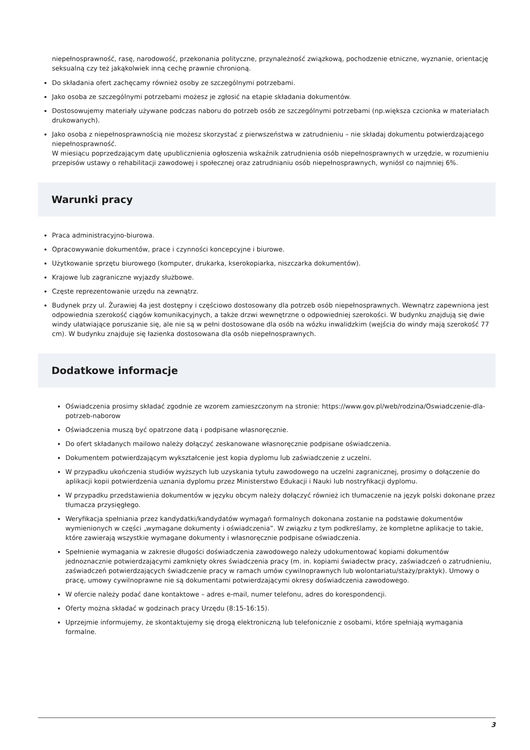niepełnosprawność, rasę, narodowość, przekonania polityczne, przynależność związkową, pochodzenie etniczne, wyznanie, orientację seksualną czy też jakąkolwiek inną cechę prawnie chronioną.
Do składania ofert zachęcamy również osoby ze szczególnymi potrzebami.
Jako osoba ze szczególnymi potrzebami możesz je zgłosić na etapie składania dokumentów.
Dostosowujemy materiały używane podczas naboru do potrzeb osób ze szczególnymi potrzebami (np.większa czcionka w materiałach drukowanych).
Jako osoba z niepełnosprawnością nie możesz skorzystać z pierwszeństwa w zatrudnieniu – nie składaj dokumentu potwierdzającego niepełnosprawność.
W miesiącu poprzedzającym datę upublicznienia ogłoszenia wskaźnik zatrudnienia osób niepełnosprawnych w urzędzie, w rozumieniu przepisów ustawy o rehabilitacji zawodowej i społecznej oraz zatrudnianiu osób niepełnosprawnych, wyniósł co najmniej 6%.
Warunki pracy
Praca administracyjno-biurowa.
Opracowywanie dokumentów, prace i czynności koncepcyjne i biurowe.
Użytkowanie sprzętu biurowego (komputer, drukarka, kserokopiarka, niszczarka dokumentów).
Krajowe lub zagraniczne wyjazdy służbowe.
Częste reprezentowanie urzędu na zewnątrz.
Budynek przy ul. Żurawiej 4a jest dostępny i częściowo dostosowany dla potrzeb osób niepełnosprawnych. Wewnątrz zapewniona jest odpowiednia szerokość ciągów komunikacyjnych, a także drzwi wewnętrzne o odpowiedniej szerokości. W budynku znajdują się dwie windy ułatwiające poruszanie się, ale nie są w pełni dostosowane dla osób na wózku inwalidzkim (wejścia do windy mają szerokość 77 cm). W budynku znajduje się łazienka dostosowana dla osób niepełnosprawnych.
Dodatkowe informacje
Oświadczenia prosimy składać zgodnie ze wzorem zamieszczonym na stronie: https://www.gov.pl/web/rodzina/Oswiadczenie-dla-potrzeb-naborow
Oświadczenia muszą być opatrzone datą i podpisane własnoręcznie.
Do ofert składanych mailowo należy dołączyć zeskanowane własnoręcznie podpisane oświadczenia.
Dokumentem potwierdzającym wykształcenie jest kopia dyplomu lub zaświadczenie z uczelni.
W przypadku ukończenia studiów wyższych lub uzyskania tytułu zawodowego na uczelni zagranicznej, prosimy o dołączenie do aplikacji kopii potwierdzenia uznania dyplomu przez Ministerstwo Edukacji i Nauki lub nostryfikacji dyplomu.
W przypadku przedstawienia dokumentów w języku obcym należy dołączyć również ich tłumaczenie na język polski dokonane przez tłumacza przysięgłego.
Weryfikacja spełniania przez kandydatki/kandydatów wymagań formalnych dokonana zostanie na podstawie dokumentów wymienionych w części „wymagane dokumenty i oświadczenia”. W związku z tym podkreślamy, że kompletne aplikacje to takie, które zawierają wszystkie wymagane dokumenty i własnoręcznie podpisane oświadczenia.
Spełnienie wymagania w zakresie długości doświadczenia zawodowego należy udokumentować kopiami dokumentów jednoznacznie potwierdzającymi zamknięty okres świadczenia pracy (m. in. kopiami świadectw pracy, zaświadczeń o zatrudnieniu, zaświadczeń potwierdzających świadczenie pracy w ramach umów cywilnoprawnych lub wolontariatu/staży/praktyk). Umowy o pracę, umowy cywilnoprawne nie są dokumentami potwierdzającymi okresy doświadczenia zawodowego.
W ofercie należy podać dane kontaktowe – adres e-mail, numer telefonu, adres do korespondencji.
Oferty można składać w godzinach pracy Urzędu (8:15-16:15).
Uprzejmie informujemy, że skontaktujemy się drogą elektroniczną lub telefonicznie z osobami, które spełniają wymagania formalne.
3